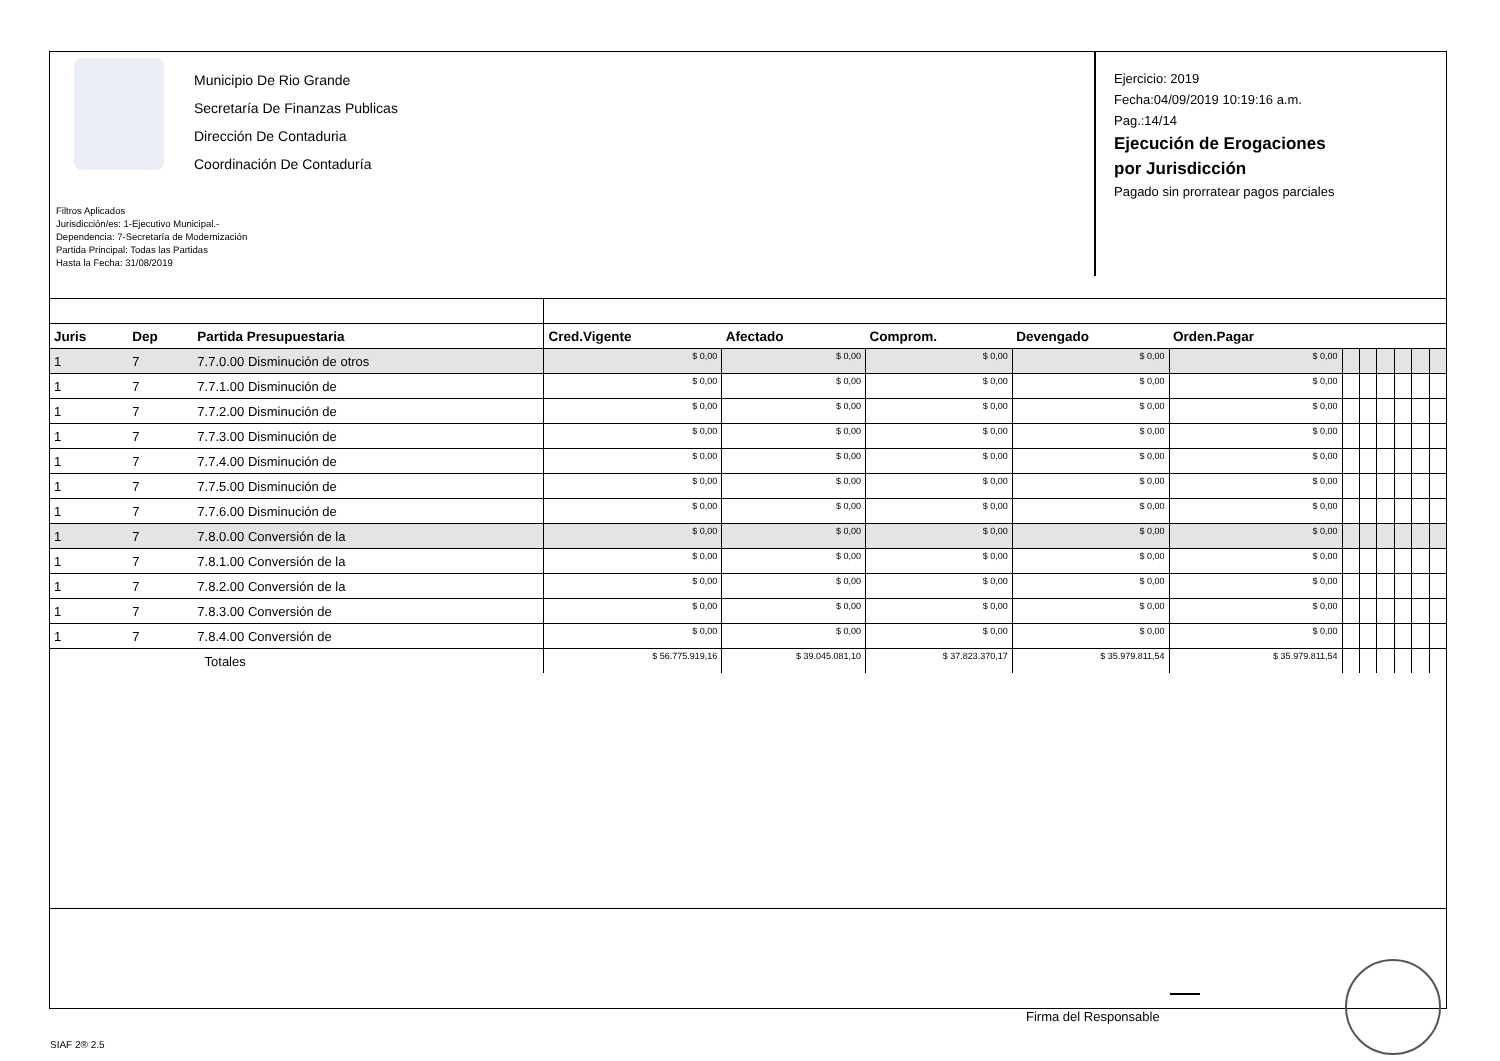Municipio De Rio Grande
Secretaría De Finanzas Publicas
Dirección De Contaduria
Coordinación De Contaduría
Filtros Aplicados
Jurisdicción/es: 1-Ejecutivo Municipal.-
Dependencia: 7-Secretaría de Modernización
Partida Principal: Todas las Partidas
Hasta la Fecha: 31/08/2019
Ejercicio: 2019
Fecha:04/09/2019 10:19:16 a.m.
Pag.:14/14
Ejecución de Erogaciones
por Jurisdicción
Pagado sin prorratear pagos parciales
| Juris | Dep | Partida Presupuestaria | Cred.Vigente | Afectado | Comprom. | Devengado | Orden.Pagar | | | | | | |
| --- | --- | --- | --- | --- | --- | --- | --- | --- | --- | --- | --- | --- | --- |
| 1 | 7 | 7.7.0.00 Disminución de otros | $ 0,00 | $ 0,00 | $ 0,00 | $ 0,00 | $ 0,00 | | | | | | |
| 1 | 7 | 7.7.1.00 Disminución de | $ 0,00 | $ 0,00 | $ 0,00 | $ 0,00 | $ 0,00 | | | | | | |
| 1 | 7 | 7.7.2.00 Disminución de | $ 0,00 | $ 0,00 | $ 0,00 | $ 0,00 | $ 0,00 | | | | | | |
| 1 | 7 | 7.7.3.00 Disminución de | $ 0,00 | $ 0,00 | $ 0,00 | $ 0,00 | $ 0,00 | | | | | | |
| 1 | 7 | 7.7.4.00 Disminución de | $ 0,00 | $ 0,00 | $ 0,00 | $ 0,00 | $ 0,00 | | | | | | |
| 1 | 7 | 7.7.5.00 Disminución de | $ 0,00 | $ 0,00 | $ 0,00 | $ 0,00 | $ 0,00 | | | | | | |
| 1 | 7 | 7.7.6.00 Disminución de | $ 0,00 | $ 0,00 | $ 0,00 | $ 0,00 | $ 0,00 | | | | | | |
| 1 | 7 | 7.8.0.00 Conversión de la | $ 0,00 | $ 0,00 | $ 0,00 | $ 0,00 | $ 0,00 | | | | | | |
| 1 | 7 | 7.8.1.00 Conversión de la | $ 0,00 | $ 0,00 | $ 0,00 | $ 0,00 | $ 0,00 | | | | | | |
| 1 | 7 | 7.8.2.00 Conversión de la | $ 0,00 | $ 0,00 | $ 0,00 | $ 0,00 | $ 0,00 | | | | | | |
| 1 | 7 | 7.8.3.00 Conversión de | $ 0,00 | $ 0,00 | $ 0,00 | $ 0,00 | $ 0,00 | | | | | | |
| 1 | 7 | 7.8.4.00 Conversión de | $ 0,00 | $ 0,00 | $ 0,00 | $ 0,00 | $ 0,00 | | | | | | |
| | | Totales | $ 56.775.919,16 | $ 39.045.081,10 | $ 37.823.370,17 | $ 35.979.811,54 | $ 35.979.811,54 | | | | | | |
Firma del Responsable
SIAF 2® 2.5